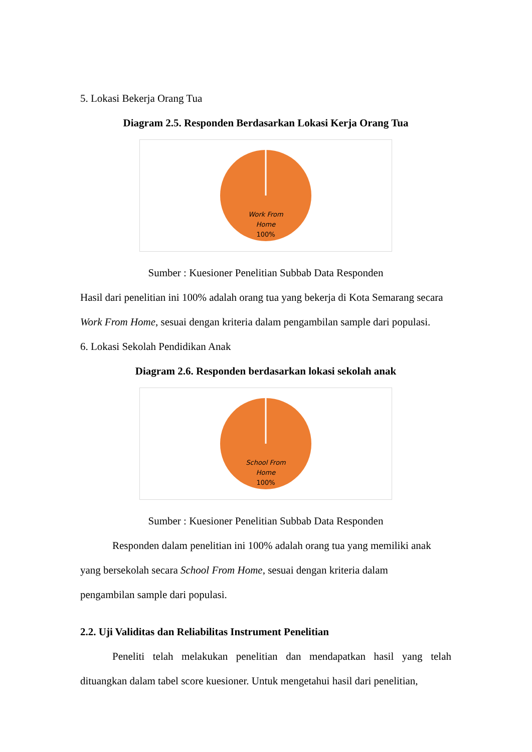5. Lokasi Bekerja Orang Tua
Diagram 2.5. Responden Berdasarkan Lokasi Kerja Orang Tua
Work From Home 100%
Sumber : Kuesioner Penelitian Subbab Data Responden
Hasil dari penelitian ini 100% adalah orang tua yang bekerja di Kota Semarang secara Work From Home, sesuai dengan kriteria dalam pengambilan sample dari populasi.
6. Lokasi Sekolah Pendidikan Anak
Diagram 2.6. Responden berdasarkan lokasi sekolah anak
School From Home 100%
Sumber : Kuesioner Penelitian Subbab Data Responden
Responden dalam penelitian ini 100% adalah orang tua yang memiliki anak
yang bersekolah secara School From Home, sesuai dengan kriteria dalam
pengambilan sample dari populasi.
2.2. Uji Validitas dan Reliabilitas Instrument Penelitian
Peneliti telah melakukan penelitian dan mendapatkan hasil yang telah dituangkan dalam tabel score kuesioner. Untuk mengetahui hasil dari penelitian,